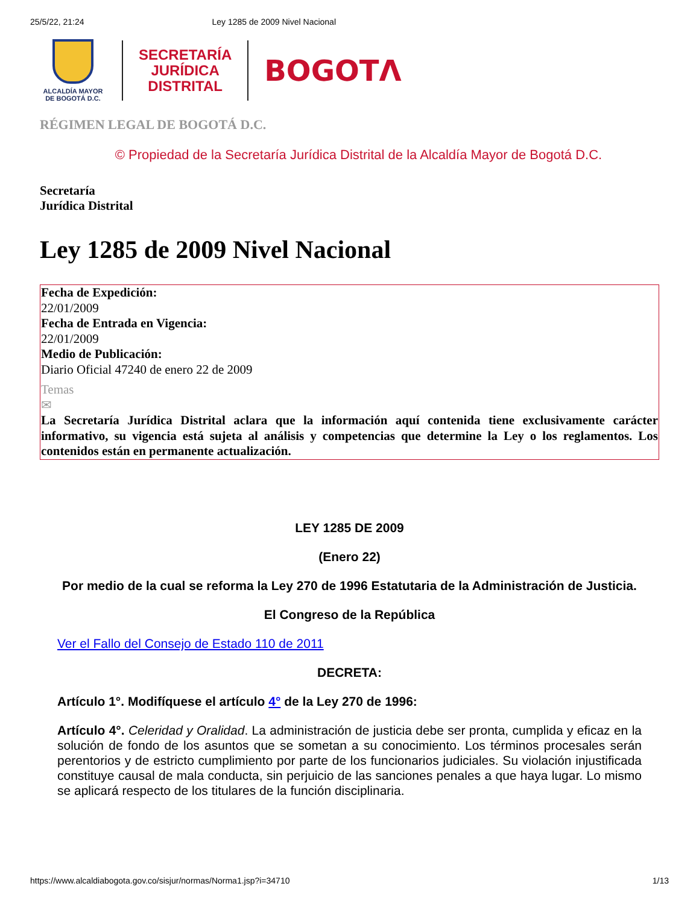25/5/22, 21:24 Ley 1285 de 2009 Nivel Nacional
ALCALDÍA MAYOR
DE BOGOTÁ D.C.
SECRETARÍA
JURÍDICA
DISTRITAL
BOGOTΛ
RÉGIMEN LEGAL DE BOGOTÁ D.C.
© Propiedad de la Secretaría Jurídica Distrital de la Alcaldía Mayor de Bogotá D.C.
Secretaría
Jurídica Distrital
Ley 1285 de 2009 Nivel Nacional
Fecha de Expedición:
22/01/2009
Fecha de Entrada en Vigencia:
22/01/2009
Medio de Publicación:
Diario Oficial 47240 de enero 22 de 2009
Temas
✉
La Secretaría Jurídica Distrital aclara que la información aquí contenida tiene exclusivamente carácter informativo, su vigencia está sujeta al análisis y competencias que determine la Ley o los reglamentos. Los contenidos están en permanente actualización.
LEY 1285 DE 2009
(Enero 22)
Por medio de la cual se reforma la Ley 270 de 1996 Estatutaria de la Administración de Justicia.
El Congreso de la República
Ver el Fallo del Consejo de Estado 110 de 2011
DECRETA:
Artículo 1°. Modifíquese el artículo 4° de la Ley 270 de 1996:
Artículo 4°. Celeridad y Oralidad. La administración de justicia debe ser pronta, cumplida y eficaz en la solución de fondo de los asuntos que se sometan a su conocimiento. Los términos procesales serán perentorios y de estricto cumplimiento por parte de los funcionarios judiciales. Su violación injustificada constituye causal de mala conducta, sin perjuicio de las sanciones penales a que haya lugar. Lo mismo se aplicará respecto de los titulares de la función disciplinaria.
https://www.alcaldiabogota.gov.co/sisjur/normas/Norma1.jsp?i=34710 1/13